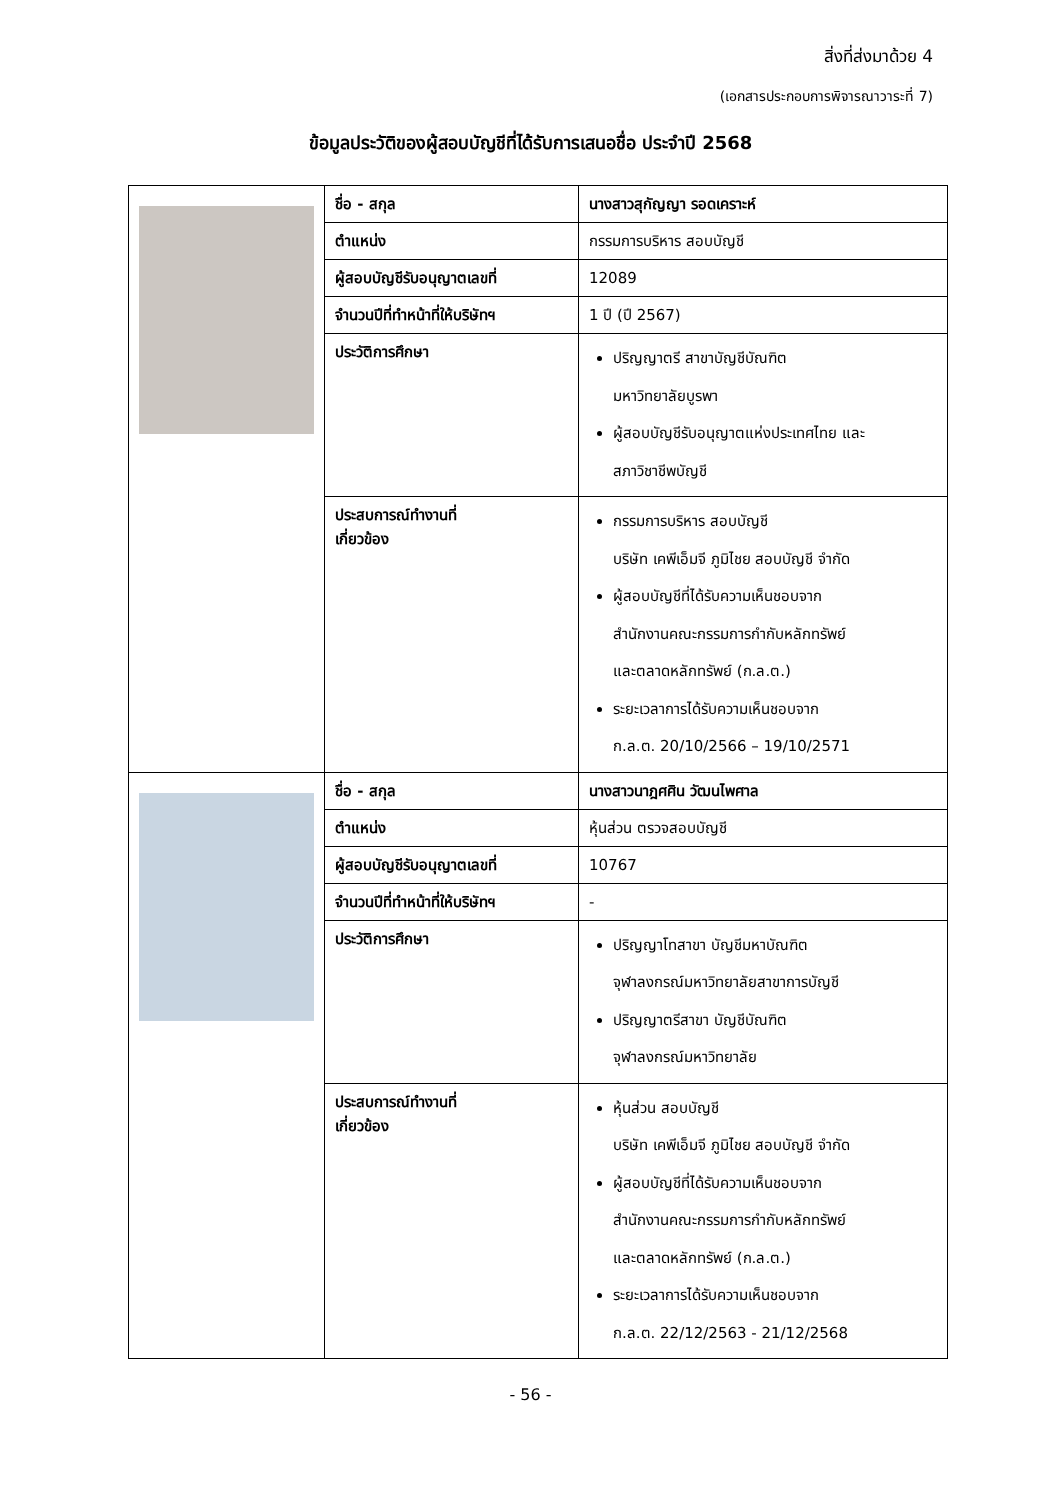สิ่งที่ส่งมาด้วย 4
(เอกสารประกอบการพิจารณาวาระที่ 7)
ข้อมูลประวัติของผู้สอบบัญชีที่ได้รับการเสนอชื่อ ประจำปี 2568
| | ชื่อ - สกุล | นางสาวสุกัญญา รอดเคราะห์ |
| | ตำแหน่ง | กรรมการบริหาร สอบบัญชี |
| | ผู้สอบบัญชีรับอนุญาตเลขที่ | 12089 |
| | จำนวนปีที่ทำหน้าที่ให้บริษัทฯ | 1 ปี (ปี 2567) |
| | ประวัติการศึกษา | ปริญญาตรี สาขาบัญชีบัณฑิต มหาวิทยาลัยบูรพา ผู้สอบบัญชีรับอนุญาตแห่งประเทศไทย และ สภาวิชาชีพบัญชี |
| | ประสบการณ์ทำงานที่ เกี่ยวข้อง | กรรมการบริหาร สอบบัญชี บริษัท เคพีเอ็มจี ภูมิไชย สอบบัญชี จำกัด ผู้สอบบัญชีที่ได้รับความเห็นชอบจาก สำนักงานคณะกรรมการกำกับหลักทรัพย์ และตลาดหลักทรัพย์ (ก.ล.ต.) ระยะเวลาการได้รับความเห็นชอบจาก ก.ล.ต. 20/10/2566 – 19/10/2571 |
| | ชื่อ - สกุล | นางสาวนาฎศศิน วัฒนไพศาล |
| | ตำแหน่ง | หุ้นส่วน ตรวจสอบบัญชี |
| | ผู้สอบบัญชีรับอนุญาตเลขที่ | 10767 |
| | จำนวนปีที่ทำหน้าที่ให้บริษัทฯ | - |
| | ประวัติการศึกษา | ปริญญาโทสาขา บัญชีมหาบัณฑิต จุฬาลงกรณ์มหาวิทยาลัยสาขาการบัญชี ปริญญาตรีสาขา บัญชีบัณฑิต จุฬาลงกรณ์มหาวิทยาลัย |
| | ประสบการณ์ทำงานที่ เกี่ยวข้อง | หุ้นส่วน สอบบัญชี บริษัท เคพีเอ็มจี ภูมิไชย สอบบัญชี จำกัด ผู้สอบบัญชีที่ได้รับความเห็นชอบจาก สำนักงานคณะกรรมการกำกับหลักทรัพย์ และตลาดหลักทรัพย์ (ก.ล.ต.) ระยะเวลาการได้รับความเห็นชอบจาก ก.ล.ต. 22/12/2563 - 21/12/2568 |
- 56 -